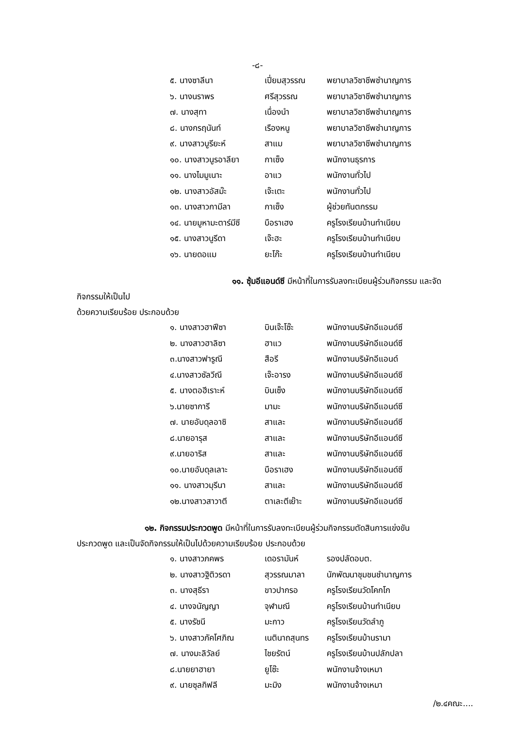-๘-
| ๕. นางซาลีนา | เปี่ยมสุวรรณ | พยาบาลวิชาชีพชำนาญการ |
| ๖. นางนราพร | ศรีสุวรรณ | พยาบาลวิชาชีพชำนาญการ |
| ๗. นางสุทา | เนื่องนำ | พยาบาลวิชาชีพชำนาญการ |
| ๘. นางกรฤนันท์ | เรืองหนู | พยาบาลวิชาชีพชำนาญการ |
| ๙. นางสาวบูรียะห์ | สาแม | พยาบาลวิชาชีพชำนาญการ |
| ๑๐. นางสาวนูรอาลียา | กาเซ็ง | พนักงานธุรการ |
| ๑๑. นางไมมูเนาะ | อาแว | พนักงานทั่วไป |
| ๑๒. นางสาวอัสม๊ะ | เจ๊ะเตะ | พนักงานทั่วไป |
| ๑๓. นางสาวกามีลา | กาเซ็ง | ผู้ช่วยทันตกรรม |
| ๑๔. นายมูหามะตาร์มีซี | บือราเฮง | ครูโรงเรียนบ้านทำเนียบ |
| ๑๕. นางสาวนูรีดา | เจ๊ะฮะ | ครูโรงเรียนบ้านทำเนียบ |
| ๑๖. นายดอแม | ยะโก๊ะ | ครูโรงเรียนบ้านทำเนียบ |
๑๑. ซุ้มอีแอนด์ซี มีหน้าที่ในการรับลงทะเบียนผู้ร่วมกิจกรรม และจัดกิจกรรมให้เป็นไป
ด้วยความเรียบร้อย ประกอบด้วย
| ๑. นางสาวฮาฟีซา | บินเจ๊ะโซ๊ะ | พนักงานบริษัทอีแอนด์ซี |
| ๒. นางสาวฮาลิซา | ฮาแว | พนักงานบริษัทอีแอนด์ซี |
| ๓.นางสาวฟารูณี | สือรี | พนักงานบริษัทอีแอนด์ |
| ๔.นางสาวซัลวีณี | เจ๊ะอารง | พนักงานบริษัทอีแอนด์ซี |
| ๕. นางตอฮีเราะห์ | บินเซ็ง | พนักงานบริษัทอีแอนด์ซี |
| ๖.นายซาการี | มามะ | พนักงานบริษัทอีแอนด์ซี |
| ๗. นายอับดุลอาซิ | สาและ | พนักงานบริษัทอีแอนด์ซี |
| ๘.นายอารุส | สาและ | พนักงานบริษัทอีแอนด์ซี |
| ๙.นายอาริส | สาและ | พนักงานบริษัทอีแอนด์ซี |
| ๑๐.นายอับดุลเลาะ | บือราเฮง | พนักงานบริษัทอีแอนด์ซี |
| ๑๑. นางสาวมุรีนา | สาและ | พนักงานบริษัทอีแอนด์ซี |
| ๑๒.นางสาวสาวาตี | ตาเละตีเย๊าะ | พนักงานบริษัทอีแอนด์ซี |
๑๒. กิจกรรมประกวดพูด มีหน้าที่ในการรับลงทะเบียนผู้ร่วมกิจกรรมตัดสินการแข่งขัน
ประกวดพูด และเป็นจัดกิจกรรมให้เป็นไปด้วยความเรียบร้อย ประกอบด้วย
| ๑. นางสาวภคพร | เดอรามันห์ | รองปลัดอบต. |
| ๒. นางสาวฐิติวรดา | สุวรรณมาลา | นักพัฒนาชุมชนชำนาญการ |
| ๓. นางสุธีรา | ขาวปากรอ | ครูโรงเรียนวัดโคกโก |
| ๔. นางจนัญญา | จุฬามณี | ครูโรงเรียนบ้านทำเนียบ |
| ๕. นางรัชนี | มะกาว | ครูโรงเรียนวัดลำภู |
| ๖. นางสาวภัคโศภิณ | เนตินาถสุนทร | ครูโรงเรียนบ้านรามา |
| ๗. นางมะลิวัลย์ | ไชยรัตน์ | ครูโรงเรียนบ้านปลักปลา |
| ๘.นายยาฮายา | ยูโซ๊ะ | พนักงานจ้างเหมา |
| ๙. นายซุลกิฟลี | มะมิง | พนักงานจ้างเหมา |
/๒.๔คณะ....